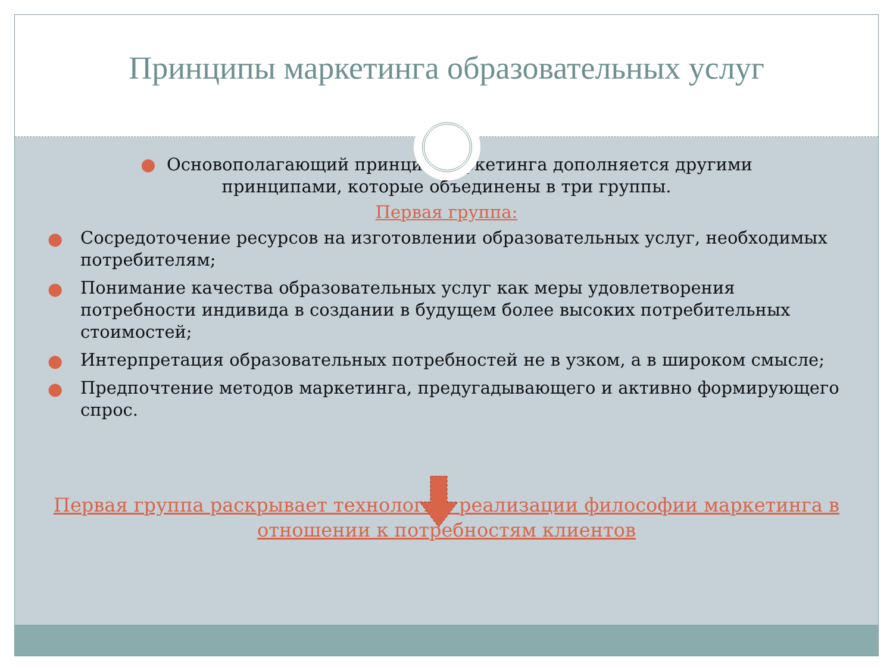Принципы маркетинга образовательных услуг
● Основополагающий принцип маркетинга дополняется другими принципами, которые объединены в три группы.
Первая группа:
● Сосредоточение ресурсов на изготовлении образовательных услуг, необходимых потребителям;
● Понимание качества образовательных услуг как меры удовлетворения потребности индивида в создании в будущем более высоких потребительных стоимостей;
● Интерпретация образовательных потребностей не в узком, а в широком смысле;
● Предпочтение методов маркетинга, предугадывающего и активно формирующего спрос.
Первая группа раскрывает технологию реализации философии маркетинга в отношении к потребностям клиентов